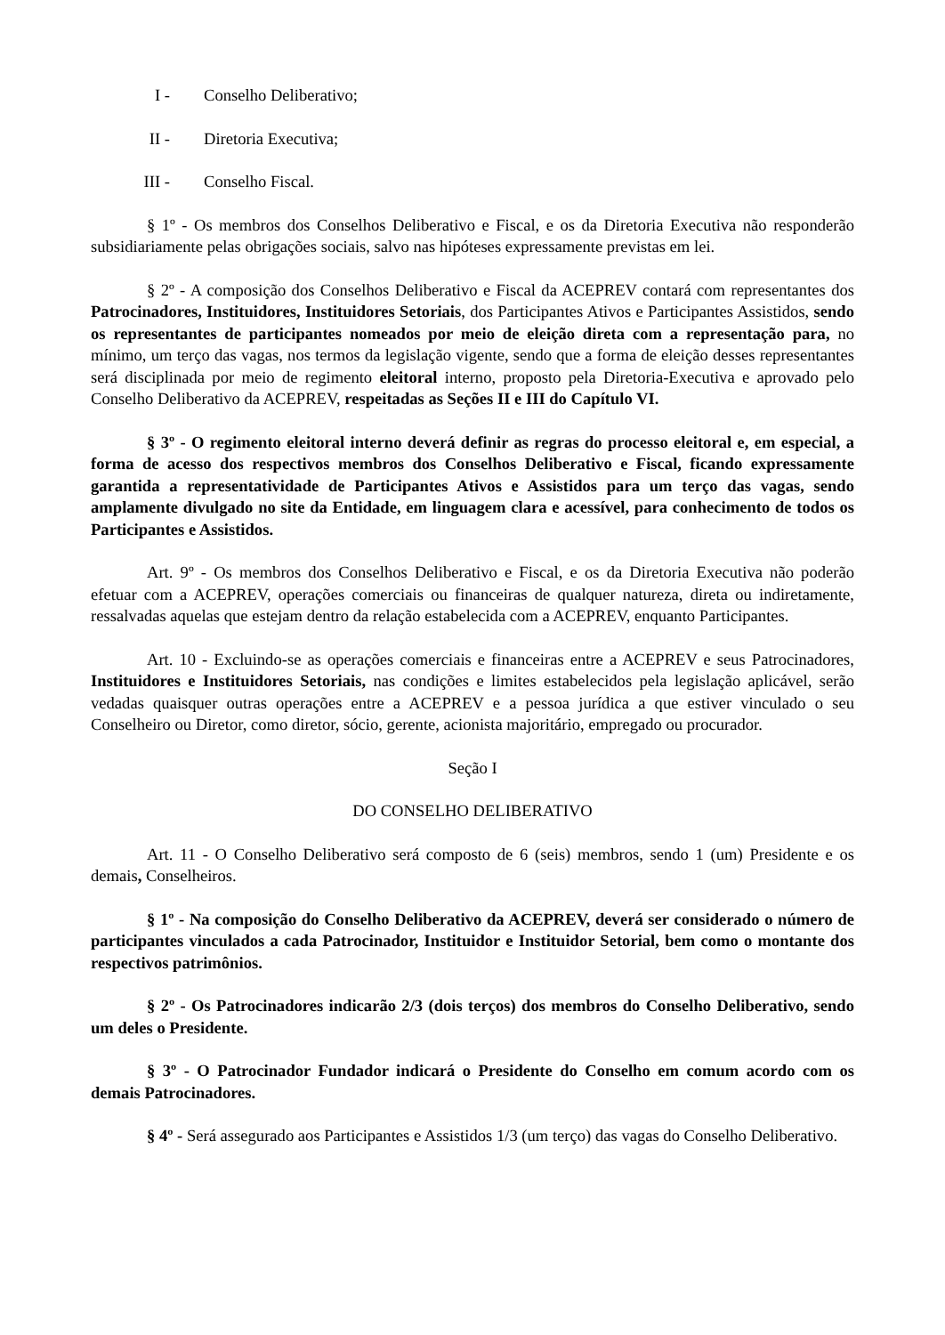I - Conselho Deliberativo;
II - Diretoria Executiva;
III - Conselho Fiscal.
§ 1º - Os membros dos Conselhos Deliberativo e Fiscal, e os da Diretoria Executiva não responderão subsidiariamente pelas obrigações sociais, salvo nas hipóteses expressamente previstas em lei.
§ 2º - A composição dos Conselhos Deliberativo e Fiscal da ACEPREV contará com representantes dos Patrocinadores, Instituidores, Instituidores Setoriais, dos Participantes Ativos e Participantes Assistidos, sendo os representantes de participantes nomeados por meio de eleição direta com a representação para, no mínimo, um terço das vagas, nos termos da legislação vigente, sendo que a forma de eleição desses representantes será disciplinada por meio de regimento eleitoral interno, proposto pela Diretoria-Executiva e aprovado pelo Conselho Deliberativo da ACEPREV, respeitadas as Seções II e III do Capítulo VI.
§ 3º - O regimento eleitoral interno deverá definir as regras do processo eleitoral e, em especial, a forma de acesso dos respectivos membros dos Conselhos Deliberativo e Fiscal, ficando expressamente garantida a representatividade de Participantes Ativos e Assistidos para um terço das vagas, sendo amplamente divulgado no site da Entidade, em linguagem clara e acessível, para conhecimento de todos os Participantes e Assistidos.
Art. 9º - Os membros dos Conselhos Deliberativo e Fiscal, e os da Diretoria Executiva não poderão efetuar com a ACEPREV, operações comerciais ou financeiras de qualquer natureza, direta ou indiretamente, ressalvadas aquelas que estejam dentro da relação estabelecida com a ACEPREV, enquanto Participantes.
Art. 10 - Excluindo-se as operações comerciais e financeiras entre a ACEPREV e seus Patrocinadores, Instituidores e Instituidores Setoriais, nas condições e limites estabelecidos pela legislação aplicável, serão vedadas quaisquer outras operações entre a ACEPREV e a pessoa jurídica a que estiver vinculado o seu Conselheiro ou Diretor, como diretor, sócio, gerente, acionista majoritário, empregado ou procurador.
Seção I
DO CONSELHO DELIBERATIVO
Art. 11 - O Conselho Deliberativo será composto de 6 (seis) membros, sendo 1 (um) Presidente e os demais, Conselheiros.
§ 1º - Na composição do Conselho Deliberativo da ACEPREV, deverá ser considerado o número de participantes vinculados a cada Patrocinador, Instituidor e Instituidor Setorial, bem como o montante dos respectivos patrimônios.
§ 2º - Os Patrocinadores indicarão 2/3 (dois terços) dos membros do Conselho Deliberativo, sendo um deles o Presidente.
§ 3º - O Patrocinador Fundador indicará o Presidente do Conselho em comum acordo com os demais Patrocinadores.
§ 4º - Será assegurado aos Participantes e Assistidos 1/3 (um terço) das vagas do Conselho Deliberativo.